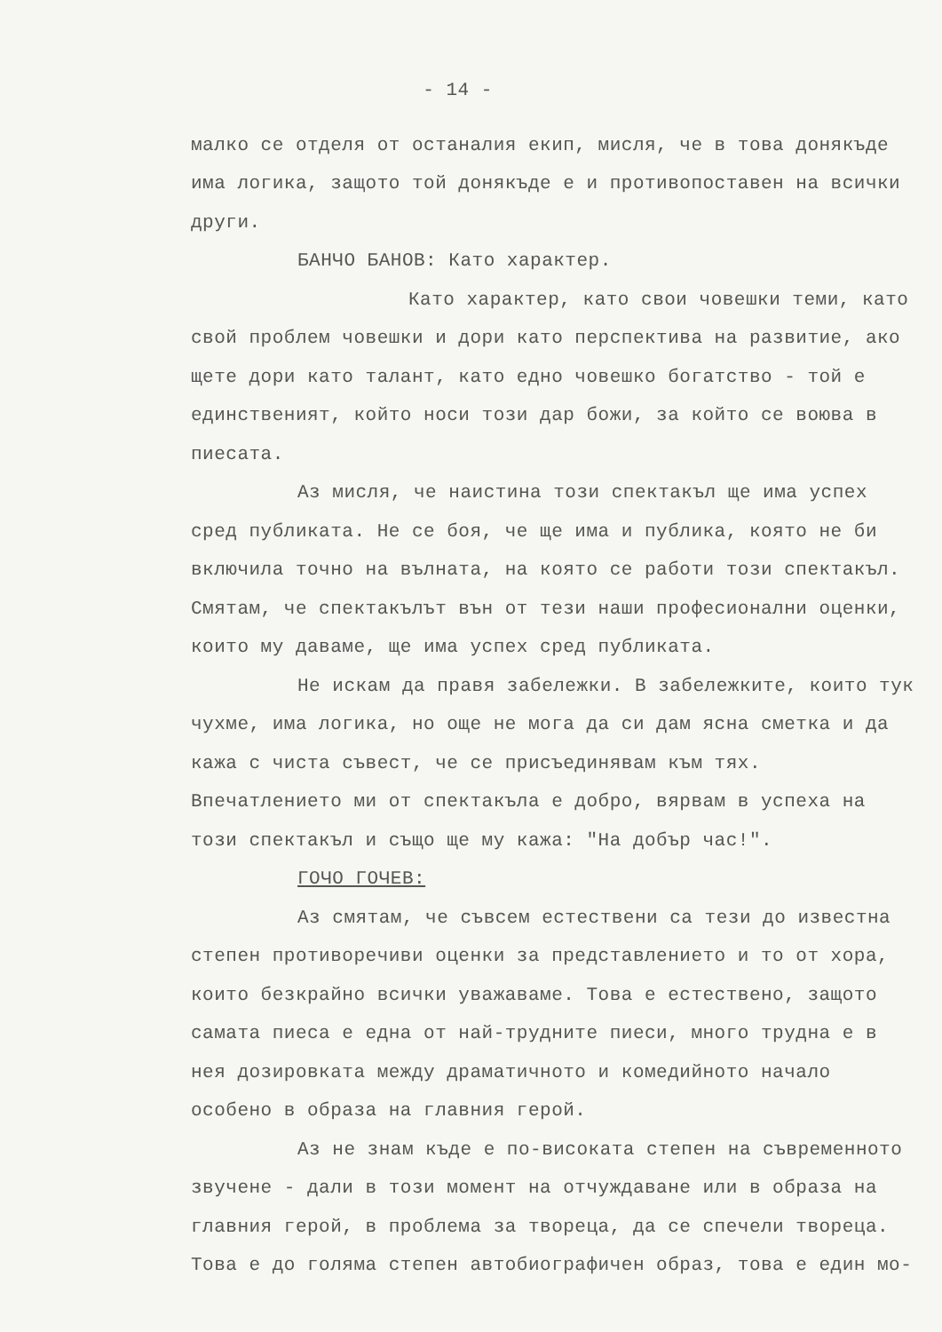- 14 -
малко се отделя от останалия екип, мисля, че в това донякъде има логика, защото той донякъде е и противопоставен на всички други.
БАНЧО БАНОВ: Като характер.
Като характер, като свои човешки теми, като свой проблем човешки и дори като перспектива на развитие, ако щете дори като талант, като едно човешко богатство - той е единственият, който носи този дар божи, за който се воюва в пиесата.
Аз мисля, че наистина този спектакъл ще има успех сред публиката. Не се боя, че ще има и публика, която не би включила точно на вълната, на която се работи този спектакъл. Смятам, че спектакълът вън от тези наши професионални оценки, които му даваме, ще има успех сред публиката.
Не искам да правя забележки. В забележките, които тук чухме, има логика, но още не мога да си дам ясна сметка и да кажа с чиста съвест, че се присъединявам към тях. Впечатлението ми от спектакъла е добро, вярвам в успеха на този спектакъл и също ще му кажа: "На добър час!".
ГОЧО ГОЧЕВ:
Аз смятам, че съвсем естествени са тези до известна степен противоречиви оценки за представлението и то от хора, които безкрайно всички уважаваме. Това е естествено, защото самата пиеса е една от най-трудните пиеси, много трудна е в нея дозировката между драматичното и комедийното начало особено в образа на главния герой.
Аз не знам къде е по-високата степен на съвременното звучене - дали в този момент на отчуждаване или в образа на главния герой, в проблема за твореца, да се спечели твореца. Това е до голяма степен автобиографичен образ, това е един мо-